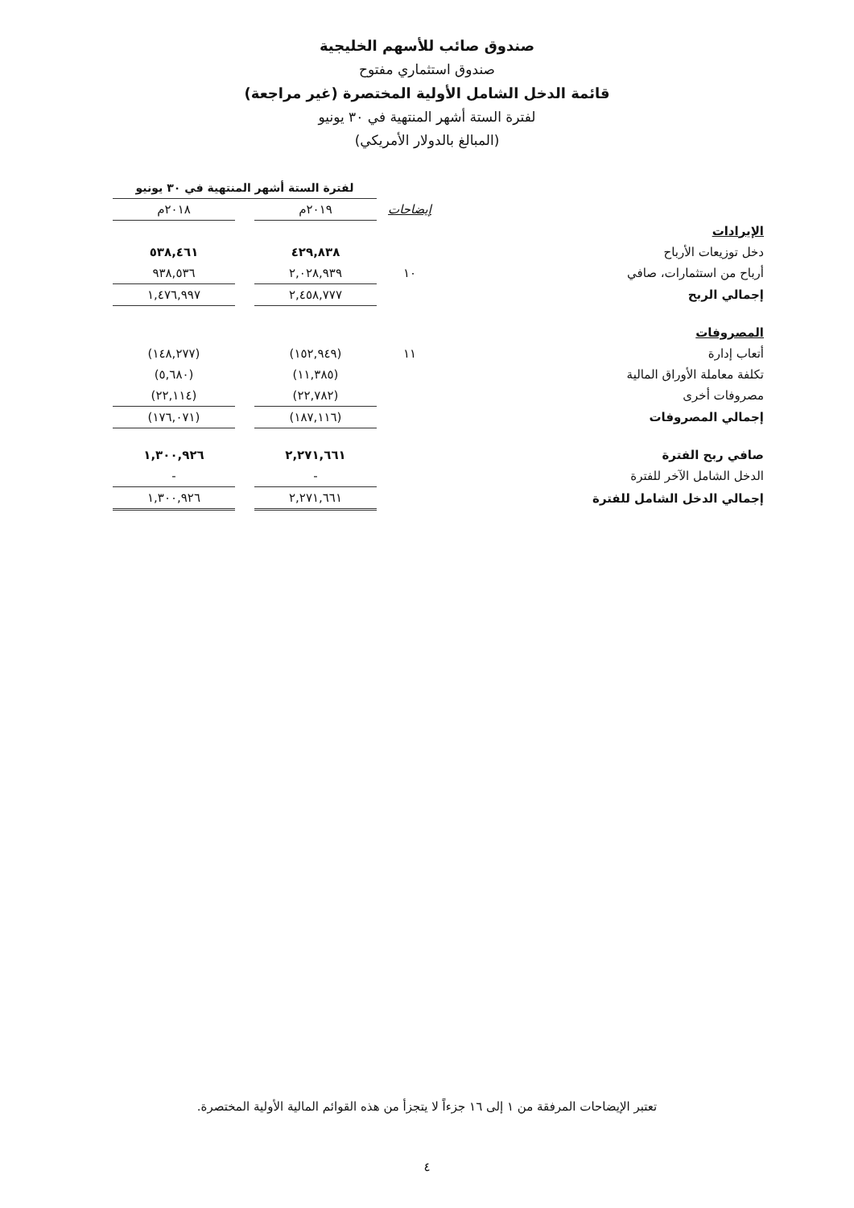صندوق صائب للأسهم الخليجية
صندوق استثماري مفتوح
قائمة الدخل الشامل الأولية المختصرة (غير مراجعة)
لفترة الستة أشهر المنتهية في ٣٠ يونيو
(المبالغ بالدولار الأمريكي)
| | | لفترة الستة أشهر المنتهية في ٣٠ يونيو | | |
| --- | --- | --- | --- | --- |
| | إيضاحات | ٢٠١٩م | | ٢٠١٨م |
| الإيرادات | | | | |
| دخل توزيعات الأرباح | | ٤٢٩,٨٣٨ | | ٥٣٨,٤٦١ |
| أرباح من استثمارات، صافي | ١٠ | ٢,٠٢٨,٩٣٩ | | ٩٣٨,٥٣٦ |
| إجمالي الربح | | ٢,٤٥٨,٧٧٧ | | ١,٤٧٦,٩٩٧ |
| المصروفات | | | | |
| أتعاب إدارة | ١١ | (١٥٢,٩٤٩) | | (١٤٨,٢٧٧) |
| تكلفة معاملة الأوراق المالية | | (١١,٣٨٥) | | (٥,٦٨٠) |
| مصروفات أخرى | | (٢٢,٧٨٢) | | (٢٢,١١٤) |
| إجمالي المصروفات | | (١٨٧,١١٦) | | (١٧٦,٠٧١) |
| صافي ربح الفترة | | ٢,٢٧١,٦٦١ | | ١,٣٠٠,٩٢٦ |
| الدخل الشامل الآخر للفترة | | - | | - |
| إجمالي الدخل الشامل للفترة | | ٢,٢٧١,٦٦١ | | ١,٣٠٠,٩٢٦ |
تعتبر الإيضاحات المرفقة من ١ إلى ١٦ جزءاً لا يتجزأ من هذه القوائم المالية الأولية المختصرة.
٤